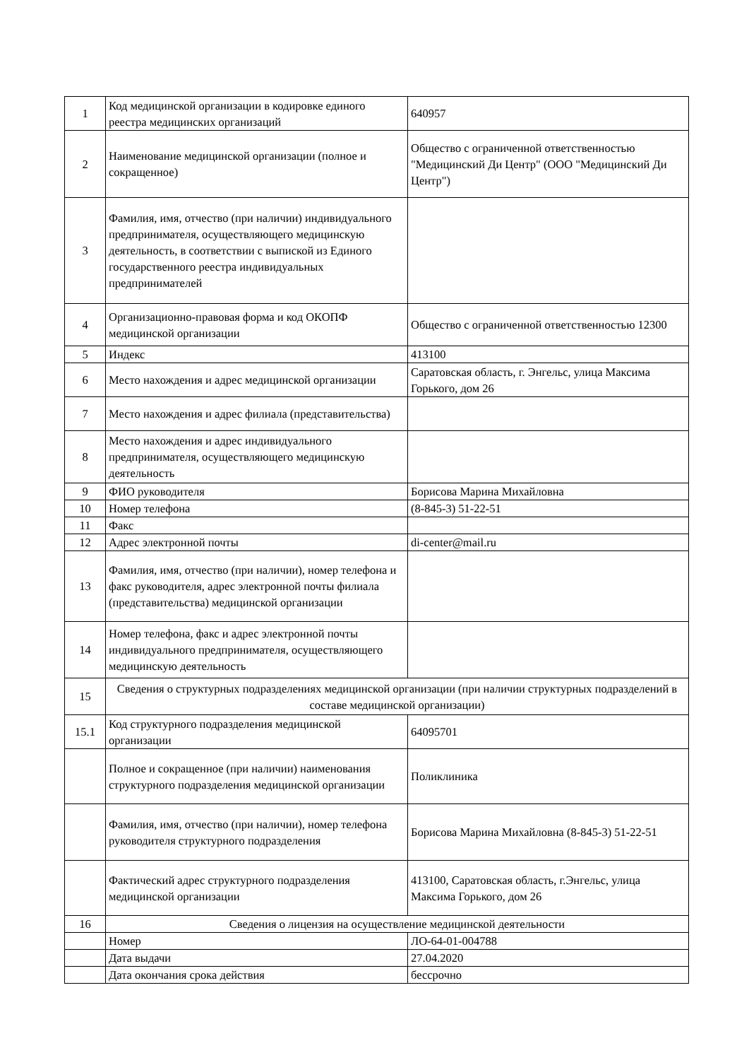| 1 | Код медицинской организации в кодировке единого реестра медицинских организаций | 640957 |
| 2 | Наименование медицинской организации (полное и сокращенное) | Общество с ограниченной ответственностью "Медицинский Ди Центр" (ООО "Медицинский Ди Центр") |
| 3 | Фамилия, имя, отчество (при наличии) индивидуального предпринимателя, осуществляющего медицинскую деятельность, в соответствии с выпиской из Единого государственного реестра индивидуальных предпринимателей | |
| 4 | Организационно-правовая форма и код ОКОПФ медицинской организации | Общество с ограниченной ответственностью 12300 |
| 5 | Индекс | 413100 |
| 6 | Место нахождения и адрес медицинской организации | Саратовская область, г. Энгельс, улица Максима Горького, дом 26 |
| 7 | Место нахождения и адрес филиала (представительства) | |
| 8 | Место нахождения и адрес индивидуального предпринимателя, осуществляющего медицинскую деятельность | |
| 9 | ФИО руководителя | Борисова Марина Михайловна |
| 10 | Номер телефона | (8-845-3) 51-22-51 |
| 11 | Факс | |
| 12 | Адрес электронной почты | di-center@mail.ru |
| 13 | Фамилия, имя, отчество (при наличии), номер телефона и факс руководителя, адрес электронной почты филиала (представительства) медицинской организации | |
| 14 | Номер телефона, факс и адрес электронной почты индивидуального предпринимателя, осуществляющего медицинскую деятельность | |
| 15 | Сведения о структурных подразделениях медицинской организации (при наличии структурных подразделений в составе медицинской организации) | |
| 15.1 | Код структурного подразделения медицинской организации | 64095701 |
| | Полное и сокращенное (при наличии) наименования структурного подразделения медицинской организации | Поликлиника |
| | Фамилия, имя, отчество (при наличии), номер телефона руководителя структурного подразделения | Борисова Марина Михайловна (8-845-3) 51-22-51 |
| | Фактический адрес структурного подразделения медицинской организации | 413100, Саратовская область, г.Энгельс, улица Максима Горького, дом 26 |
| 16 | Сведения о лицензия на осуществление медицинской деятельности | |
| | Номер | ЛО-64-01-004788 |
| | Дата выдачи | 27.04.2020 |
| | Дата окончания срока действия | бессрочно |